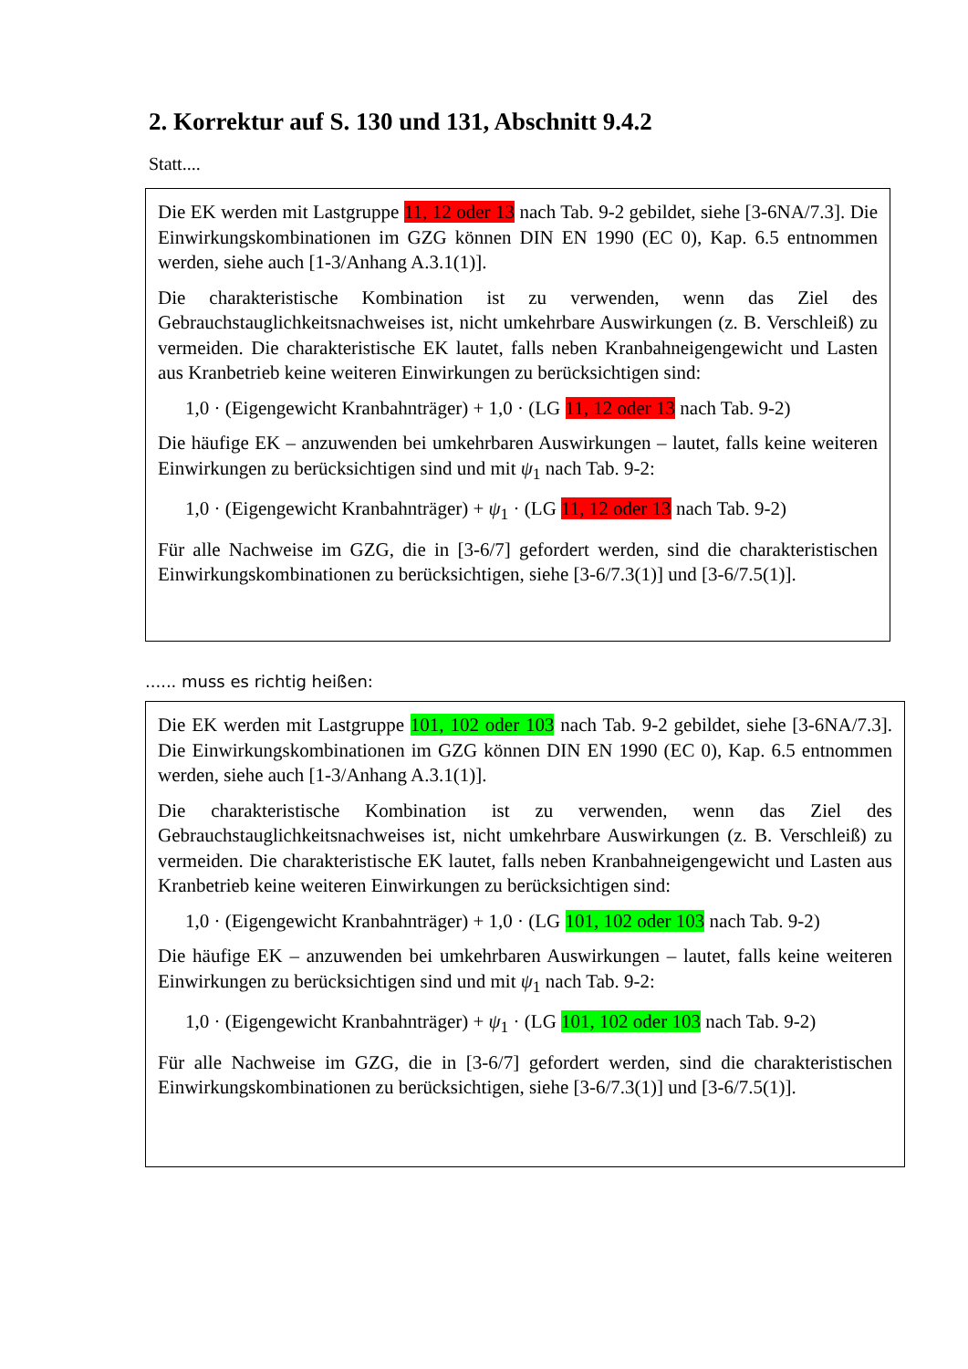2. Korrektur auf S. 130 und 131, Abschnitt 9.4.2
Statt....
Die EK werden mit Lastgruppe 11, 12 oder 13 nach Tab. 9-2 gebildet, siehe [3-6NA/7.3]. Die Einwirkungskombinationen im GZG können DIN EN 1990 (EC 0), Kap. 6.5 entnommen werden, siehe auch [1-3/Anhang A.3.1(1)].
Die charakteristische Kombination ist zu verwenden, wenn das Ziel des Gebrauchstauglichkeitsnachweises ist, nicht umkehrbare Auswirkungen (z. B. Verschleiß) zu vermeiden. Die charakteristische EK lautet, falls neben Kranbahneigengewicht und Lasten aus Kranbetrieb keine weiteren Einwirkungen zu berücksichtigen sind:
1,0 · (Eigengewicht Kranbahnträger) + 1,0 · (LG 11, 12 oder 13 nach Tab. 9-2)
Die häufige EK – anzuwenden bei umkehrbaren Auswirkungen – lautet, falls keine weiteren Einwirkungen zu berücksichtigen sind und mit ψ<sub>1</sub> nach Tab. 9-2:
1,0 · (Eigengewicht Kranbahnträger) + ψ<sub>1</sub> · (LG 11, 12 oder 13 nach Tab. 9-2)
Für alle Nachweise im GZG, die in [3-6/7] gefordert werden, sind die charakteristischen Einwirkungskombinationen zu berücksichtigen, siehe [3-6/7.3(1)] und [3-6/7.5(1)].
...... muss es richtig heißen:
Die EK werden mit Lastgruppe 101, 102 oder 103 nach Tab. 9-2 gebildet, siehe [3-6NA/7.3]. Die Einwirkungskombinationen im GZG können DIN EN 1990 (EC 0), Kap. 6.5 entnommen werden, siehe auch [1-3/Anhang A.3.1(1)].
Die charakteristische Kombination ist zu verwenden, wenn das Ziel des Gebrauchstauglichkeitsnachweises ist, nicht umkehrbare Auswirkungen (z. B. Verschleiß) zu vermeiden. Die charakteristische EK lautet, falls neben Kranbahneigengewicht und Lasten aus Kranbetrieb keine weiteren Einwirkungen zu berücksichtigen sind:
1,0 · (Eigengewicht Kranbahnträger) + 1,0 · (LG 101, 102 oder 103 nach Tab. 9-2)
Die häufige EK – anzuwenden bei umkehrbaren Auswirkungen – lautet, falls keine weiteren Einwirkungen zu berücksichtigen sind und mit ψ<sub>1</sub> nach Tab. 9-2:
1,0 · (Eigengewicht Kranbahnträger) + ψ<sub>1</sub> · (LG 101, 102 oder 103 nach Tab. 9-2)
Für alle Nachweise im GZG, die in [3-6/7] gefordert werden, sind die charakteristischen Einwirkungskombinationen zu berücksichtigen, siehe [3-6/7.3(1)] und [3-6/7.5(1)].